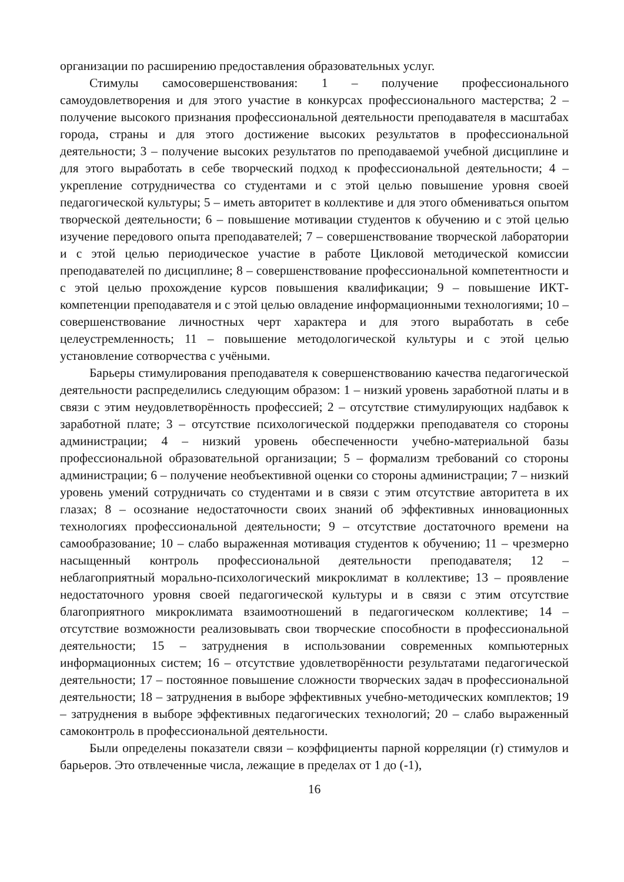организации по расширению предоставления образовательных услуг.
Стимулы самосовершенствования: 1 – получение профессионального самоудовлетворения и для этого участие в конкурсах профессионального мастерства; 2 – получение высокого признания профессиональной деятельности преподавателя в масштабах города, страны и для этого достижение высоких результатов в профессиональной деятельности; 3 – получение высоких результатов по преподаваемой учебной дисциплине и для этого выработать в себе творческий подход к профессиональной деятельности; 4 – укрепление сотрудничества со студентами и с этой целью повышение уровня своей педагогической культуры; 5 – иметь авторитет в коллективе и для этого обмениваться опытом творческой деятельности; 6 – повышение мотивации студентов к обучению и с этой целью изучение передового опыта преподавателей; 7 – совершенствование творческой лаборатории и с этой целью периодическое участие в работе Цикловой методической комиссии преподавателей по дисциплине; 8 – совершенствование профессиональной компетентности и с этой целью прохождение курсов повышения квалификации; 9 – повышение ИКТ-компетенции преподавателя и с этой целью овладение информационными технологиями; 10 – совершенствование личностных черт характера и для этого выработать в себе целеустремленность; 11 – повышение методологической культуры и с этой целью установление сотворчества с учёными.
Барьеры стимулирования преподавателя к совершенствованию качества педагогической деятельности распределились следующим образом: 1 – низкий уровень заработной платы и в связи с этим неудовлетворённость профессией; 2 – отсутствие стимулирующих надбавок к заработной плате; 3 – отсутствие психологической поддержки преподавателя со стороны администрации; 4 – низкий уровень обеспеченности учебно-материальной базы профессиональной образовательной организации; 5 – формализм требований со стороны администрации; 6 – получение необъективной оценки со стороны администрации; 7 – низкий уровень умений сотрудничать со студентами и в связи с этим отсутствие авторитета в их глазах; 8 – осознание недостаточности своих знаний об эффективных инновационных технологиях профессиональной деятельности; 9 – отсутствие достаточного времени на самообразование; 10 – слабо выраженная мотивация студентов к обучению; 11 – чрезмерно насыщенный контроль профессиональной деятельности преподавателя; 12 – неблагоприятный морально-психологический микроклимат в коллективе; 13 – проявление недостаточного уровня своей педагогической культуры и в связи с этим отсутствие благоприятного микроклимата взаимоотношений в педагогическом коллективе; 14 – отсутствие возможности реализовывать свои творческие способности в профессиональной деятельности; 15 – затруднения в использовании современных компьютерных информационных систем; 16 – отсутствие удовлетворённости результатами педагогической деятельности; 17 – постоянное повышение сложности творческих задач в профессиональной деятельности; 18 – затруднения в выборе эффективных учебно-методических комплектов; 19 – затруднения в выборе эффективных педагогических технологий; 20 – слабо выраженный самоконтроль в профессиональной деятельности.
Были определены показатели связи – коэффициенты парной корреляции (r) стимулов и барьеров. Это отвлеченные числа, лежащие в пределах от 1 до (-1),
16